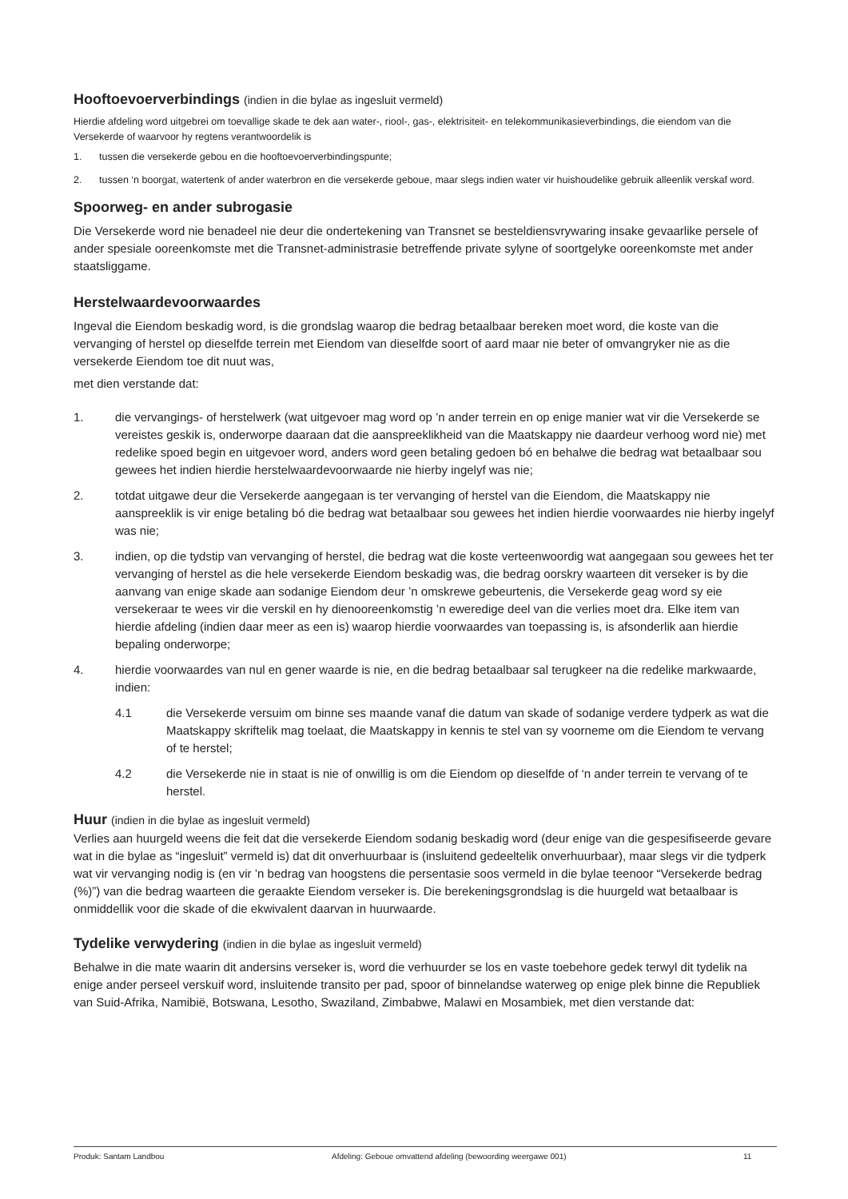Hooftoevoerverbindings (indien in die bylae as ingesluit vermeld)
Hierdie afdeling word uitgebrei om toevallige skade te dek aan water-, riool-, gas-, elektrisiteit- en telekommunikasieverbindings, die eiendom van die Versekerde of waarvoor hy regtens verantwoordelik is
1. tussen die versekerde gebou en die hooftoevoerverbindingspunte;
2. tussen ‘n boorgat, watertenk of ander waterbron en die versekerde geboue, maar slegs indien water vir huishoudelike gebruik alleenlik verskaf word.
Spoorweg- en ander subrogasie
Die Versekerde word nie benadeel nie deur die ondertekening van Transnet se besteldiensvrywaring insake gevaarlike persele of ander spesiale ooreenkomste met die Transnet-administrasie betreffende private sylyne of soortgelyke ooreenkomste met ander staatsliggame.
Herstelwaardevoorwaardes
Ingeval die Eiendom beskadig word, is die grondslag waarop die bedrag betaalbaar bereken moet word, die koste van die vervanging of herstel op dieselfde terrein met Eiendom van dieselfde soort of aard maar nie beter of omvangryker nie as die versekerde Eiendom toe dit nuut was,
met dien verstande dat:
1. die vervangings- of herstelwerk (wat uitgevoer mag word op ’n ander terrein en op enige manier wat vir die Versekerde se vereistes geskik is, onderworpe daaraan dat die aanspreeklikheid van die Maatskappy nie daardeur verhoog word nie) met redelike spoed begin en uitgevoer word, anders word geen betaling gedoen bó en behalwe die bedrag wat betaalbaar sou gewees het indien hierdie herstelwaardevoorwaarde nie hierby ingelyf was nie;
2. totdat uitgawe deur die Versekerde aangegaan is ter vervanging of herstel van die Eiendom, die Maatskappy nie aanspreeklik is vir enige betaling bó die bedrag wat betaalbaar sou gewees het indien hierdie voorwaardes nie hierby ingelyf was nie;
3. indien, op die tydstip van vervanging of herstel, die bedrag wat die koste verteenwoordig wat aangegaan sou gewees het ter vervanging of herstel as die hele versekerde Eiendom beskadig was, die bedrag oorskry waarteen dit verseker is by die aanvang van enige skade aan sodanige Eiendom deur ’n omskrewe gebeurtenis, die Versekerde geag word sy eie versekeraar te wees vir die verskil en hy dienooreenkomstig ’n eweredige deel van die verlies moet dra. Elke item van hierdie afdeling (indien daar meer as een is) waarop hierdie voorwaardes van toepassing is, is afsonderlik aan hierdie bepaling onderworpe;
4. hierdie voorwaardes van nul en gener waarde is nie, en die bedrag betaalbaar sal terugkeer na die redelike markwaarde, indien:
4.1 die Versekerde versuim om binne ses maande vanaf die datum van skade of sodanige verdere tydperk as wat die Maatskappy skriftelik mag toelaat, die Maatskappy in kennis te stel van sy voorneme om die Eiendom te vervang of te herstel;
4.2 die Versekerde nie in staat is nie of onwillig is om die Eiendom op dieselfde of ‘n ander terrein te vervang of te herstel.
Huur (indien in die bylae as ingesluit vermeld)
Verlies aan huurgeld weens die feit dat die versekerde Eiendom sodanig beskadig word (deur enige van die gespesifiseerde gevare wat in die bylae as “ingesluit” vermeld is) dat dit onverhuurbaar is (insluitend gedeeltelik onverhuurbaar), maar slegs vir die tydperk wat vir vervanging nodig is (en vir ’n bedrag van hoogstens die persentasie soos vermeld in die bylae teenoor “Versekerde bedrag (%)”) van die bedrag waarteen die geraakte Eiendom verseker is. Die berekeningsgrondslag is die huurgeld wat betaalbaar is onmiddellik voor die skade of die ekwivalent daarvan in huurwaarde.
Tydelike verwydering (indien in die bylae as ingesluit vermeld)
Behalwe in die mate waarin dit andersins verseker is, word die verhuurder se los en vaste toebehore gedek terwyl dit tydelik na enige ander perseel verskuif word, insluitende transito per pad, spoor of binnelandse waterweg op enige plek binne die Republiek van Suid-Afrika, Namibië, Botswana, Lesotho, Swaziland, Zimbabwe, Malawi en Mosambiek, met dien verstande dat:
Produk: Santam Landbou Afdeling: Geboue omvattend afdeling (bewoording weergawe 001) 11